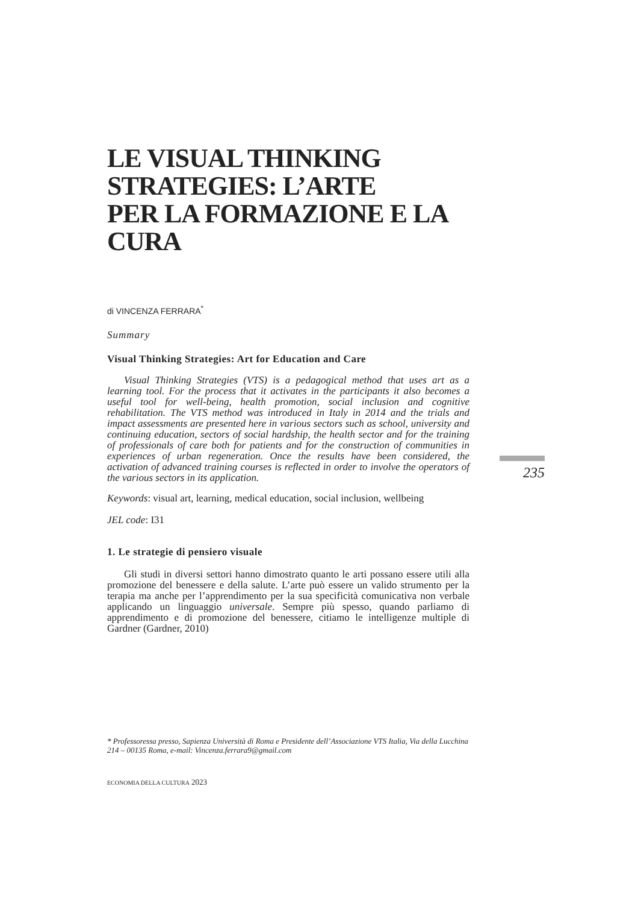LE VISUAL THINKING
STRATEGIES: L’ARTE
PER LA FORMAZIONE E LA CURA
di VINCENZA FERRARA<sup>*</sup>
Summary
Visual Thinking Strategies: Art for Education and Care
Visual Thinking Strategies (VTS) is a pedagogical method that uses art as a learning tool. For the process that it activates in the participants it also becomes a useful tool for well-being, health promotion, social inclusion and cognitive rehabilitation. The VTS method was introduced in Italy in 2014 and the trials and impact assessments are presented here in various sectors such as school, university and continuing education, sectors of social hardship, the health sector and for the training of professionals of care both for patients and for the construction of communities in experiences of urban regeneration. Once the results have been considered, the activation of advanced training courses is reflected in order to involve the operators of the various sectors in its application.
Keywords: visual art, learning, medical education, social inclusion, wellbeing
JEL code: I31
1. Le strategie di pensiero visuale
Gli studi in diversi settori hanno dimostrato quanto le arti possano essere utili alla promozione del benessere e della salute. L’arte può essere un valido strumento per la terapia ma anche per l’apprendimento per la sua specificità comunicativa non verbale applicando un linguaggio universale. Sempre più spesso, quando parliamo di apprendimento e di promozione del benessere, citiamo le intelligenze multiple di Gardner (Gardner, 2010)
235
* Professoressa presso, Sapienza Università di Roma e Presidente dell’Associazione VTS Italia, Via della Lucchina 214 – 00135 Roma, e-mail: Vincenza.ferrara9@gmail.com
ECONOMIA DELLA CULTURA 2023